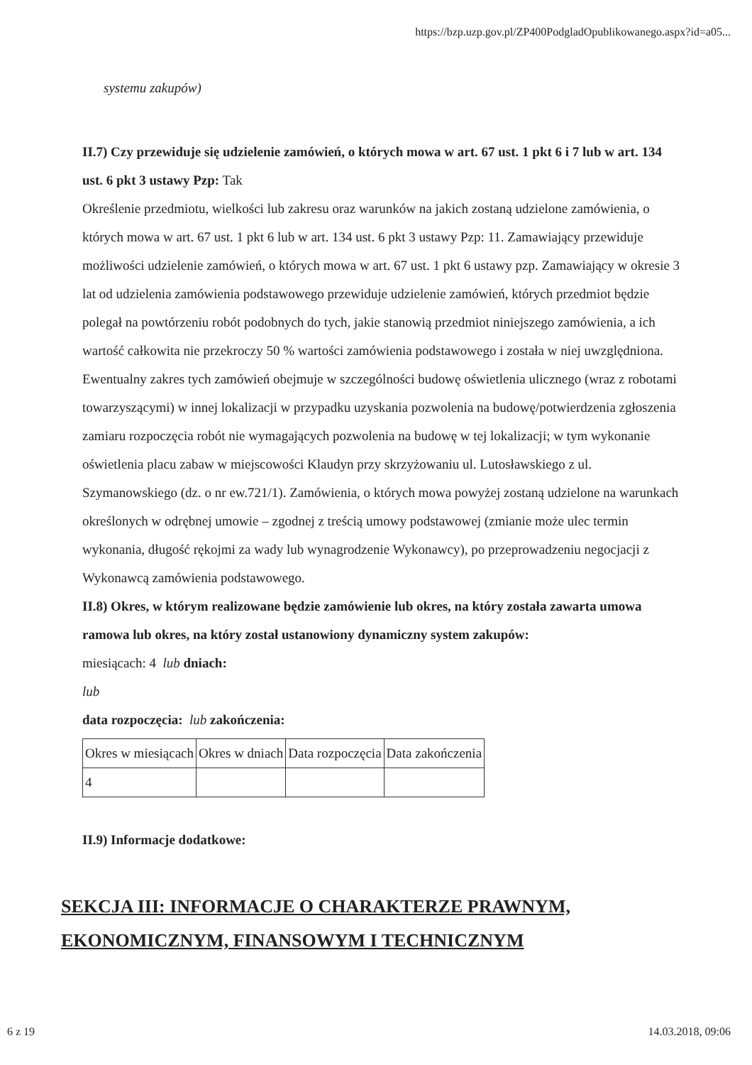https://bzp.uzp.gov.pl/ZP400PodgladOpublikowanego.aspx?id=a05...
systemu zakupów)
II.7) Czy przewiduje się udzielenie zamówień, o których mowa w art. 67 ust. 1 pkt 6 i 7 lub w art. 134 ust. 6 pkt 3 ustawy Pzp: Tak
Określenie przedmiotu, wielkości lub zakresu oraz warunków na jakich zostaną udzielone zamówienia, o których mowa w art. 67 ust. 1 pkt 6 lub w art. 134 ust. 6 pkt 3 ustawy Pzp: 11. Zamawiający przewiduje możliwości udzielenie zamówień, o których mowa w art. 67 ust. 1 pkt 6 ustawy pzp. Zamawiający w okresie 3 lat od udzielenia zamówienia podstawowego przewiduje udzielenie zamówień, których przedmiot będzie polegał na powtórzeniu robót podobnych do tych, jakie stanowią przedmiot niniejszego zamówienia, a ich wartość całkowita nie przekroczy 50 % wartości zamówienia podstawowego i została w niej uwzględniona. Ewentualny zakres tych zamówień obejmuje w szczególności budowę oświetlenia ulicznego (wraz z robotami towarzyszącymi) w innej lokalizacji w przypadku uzyskania pozwolenia na budowę/potwierdzenia zgłoszenia zamiaru rozpoczęcia robót nie wymagających pozwolenia na budowę w tej lokalizacji; w tym wykonanie oświetlenia placu zabaw w miejscowości Klaudyn przy skrzyżowaniu ul. Lutosławskiego z ul. Szymanowskiego (dz. o nr ew.721/1). Zamówienia, o których mowa powyżej zostaną udzielone na warunkach określonych w odrębnej umowie – zgodnej z treścią umowy podstawowej (zmianie może ulec termin wykonania, długość rękojmi za wady lub wynagrodzenie Wykonawcy), po przeprowadzeniu negocjacji z Wykonawcą zamówienia podstawowego.
II.8) Okres, w którym realizowane będzie zamówienie lub okres, na który została zawarta umowa ramowa lub okres, na który został ustanowiony dynamiczny system zakupów:
miesiącach: 4 lub dniach:
lub
data rozpoczęcia: lub zakończenia:
| Okres w miesiącach | Okres w dniach | Data rozpoczęcia | Data zakończenia |
| 4 | | | |
II.9) Informacje dodatkowe:
SEKCJA III: INFORMACJE O CHARAKTERZE PRAWNYM, EKONOMICZNYM, FINANSOWYM I TECHNICZNYM
6 z 19 14.03.2018, 09:06